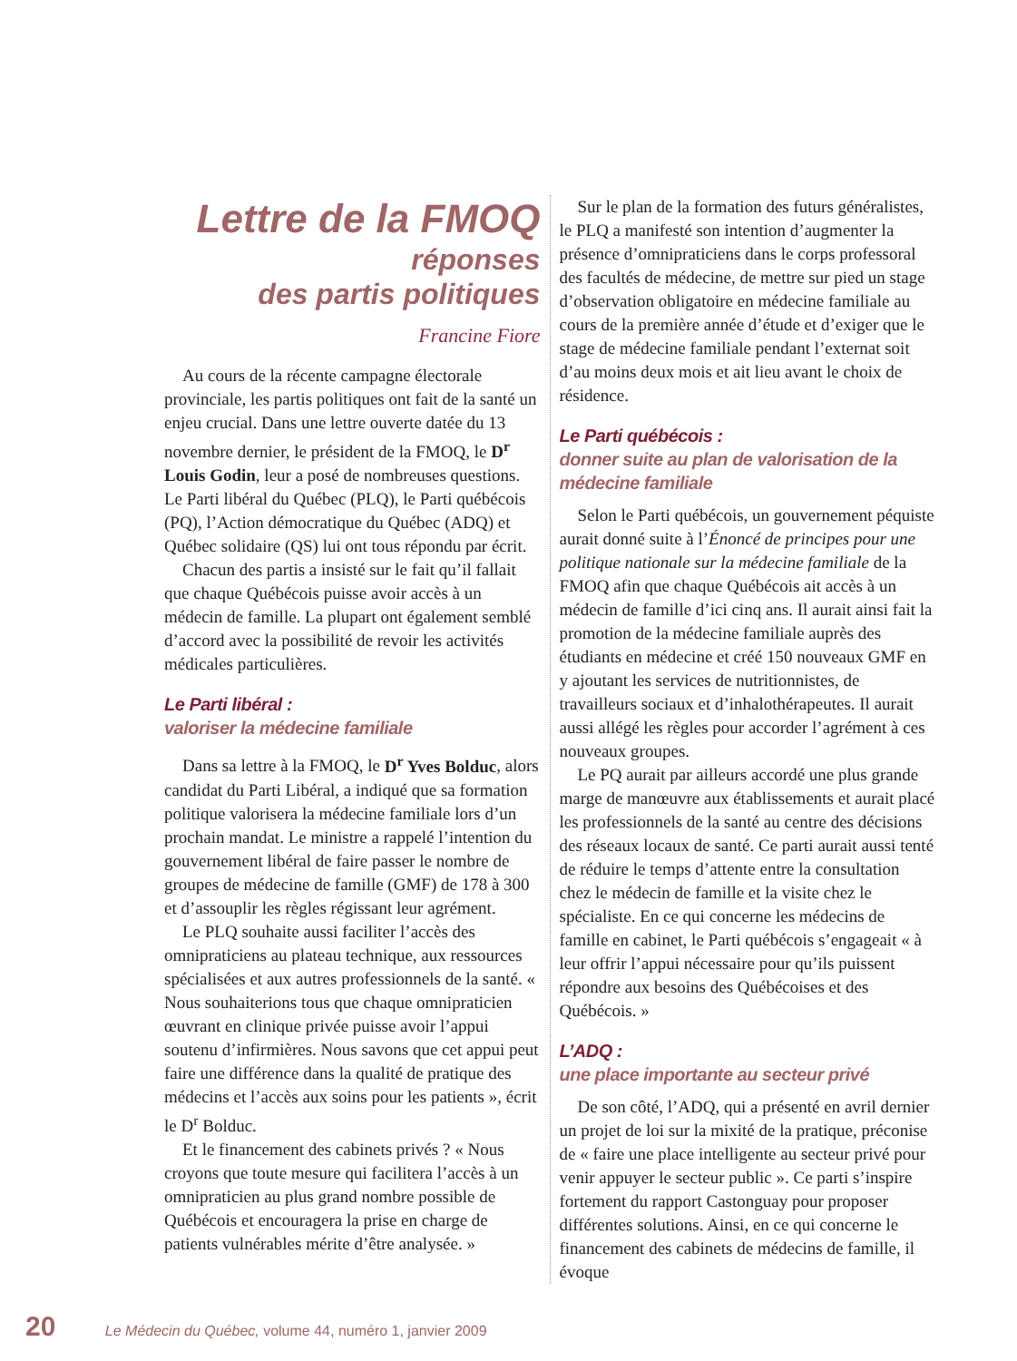Lettre de la FMOQ
réponses
des partis politiques
Francine Fiore
Au cours de la récente campagne électorale provinciale, les partis politiques ont fait de la santé un enjeu crucial. Dans une lettre ouverte datée du 13 novembre dernier, le président de la FMOQ, le D<sup>r</sup> Louis Godin, leur a posé de nombreuses questions. Le Parti libéral du Québec (PLQ), le Parti québécois (PQ), l’Action démocratique du Québec (ADQ) et Québec solidaire (QS) lui ont tous répondu par écrit.
Chacun des partis a insisté sur le fait qu’il fallait que chaque Québécois puisse avoir accès à un médecin de famille. La plupart ont également semblé d’accord avec la possibilité de revoir les activités médicales particulières.
Le Parti libéral :
valoriser la médecine familiale
Dans sa lettre à la FMOQ, le D<sup>r</sup> Yves Bolduc, alors candidat du Parti Libéral, a indiqué que sa formation politique valorisera la médecine familiale lors d’un prochain mandat. Le ministre a rappelé l’intention du gouvernement libéral de faire passer le nombre de groupes de médecine de famille (GMF) de 178 à 300 et d’assouplir les règles régissant leur agrément.
Le PLQ souhaite aussi faciliter l’accès des omnipraticiens au plateau technique, aux ressources spécialisées et aux autres professionnels de la santé. « Nous souhaiterions tous que chaque omnipraticien œuvrant en clinique privée puisse avoir l’appui soutenu d’infirmières. Nous savons que cet appui peut faire une différence dans la qualité de pratique des médecins et l’accès aux soins pour les patients », écrit le D<sup>r</sup> Bolduc.
Et le financement des cabinets privés ? « Nous croyons que toute mesure qui facilitera l’accès à un omnipraticien au plus grand nombre possible de Québécois et encouragera la prise en charge de patients vulnérables mérite d’être analysée. »
Sur le plan de la formation des futurs généralistes, le PLQ a manifesté son intention d’augmenter la présence d’omnipraticiens dans le corps professoral des facultés de médecine, de mettre sur pied un stage d’observation obligatoire en médecine familiale au cours de la première année d’étude et d’exiger que le stage de médecine familiale pendant l’externat soit d’au moins deux mois et ait lieu avant le choix de résidence.
Le Parti québécois :
donner suite au plan de valorisation de la médecine familiale
Selon le Parti québécois, un gouvernement péquiste aurait donné suite à l’Énoncé de principes pour une politique nationale sur la médecine familiale de la FMOQ afin que chaque Québécois ait accès à un médecin de famille d’ici cinq ans. Il aurait ainsi fait la promotion de la médecine familiale auprès des étudiants en médecine et créé 150 nouveaux GMF en y ajoutant les services de nutritionnistes, de travailleurs sociaux et d’inhalothérapeutes. Il aurait aussi allégé les règles pour accorder l’agrément à ces nouveaux groupes.
Le PQ aurait par ailleurs accordé une plus grande marge de manœuvre aux établissements et aurait placé les professionnels de la santé au centre des décisions des réseaux locaux de santé. Ce parti aurait aussi tenté de réduire le temps d’attente entre la consultation chez le médecin de famille et la visite chez le spécialiste. En ce qui concerne les médecins de famille en cabinet, le Parti québécois s’engageait « à leur offrir l’appui nécessaire pour qu’ils puissent répondre aux besoins des Québécoises et des Québécois. »
L’ADQ :
une place importante au secteur privé
De son côté, l’ADQ, qui a présenté en avril dernier un projet de loi sur la mixité de la pratique, préconise de « faire une place intelligente au secteur privé pour venir appuyer le secteur public ». Ce parti s’inspire fortement du rapport Castonguay pour proposer différentes solutions. Ainsi, en ce qui concerne le financement des cabinets de médecins de famille, il évoque
20 Le Médecin du Québec, volume 44, numéro 1, janvier 2009